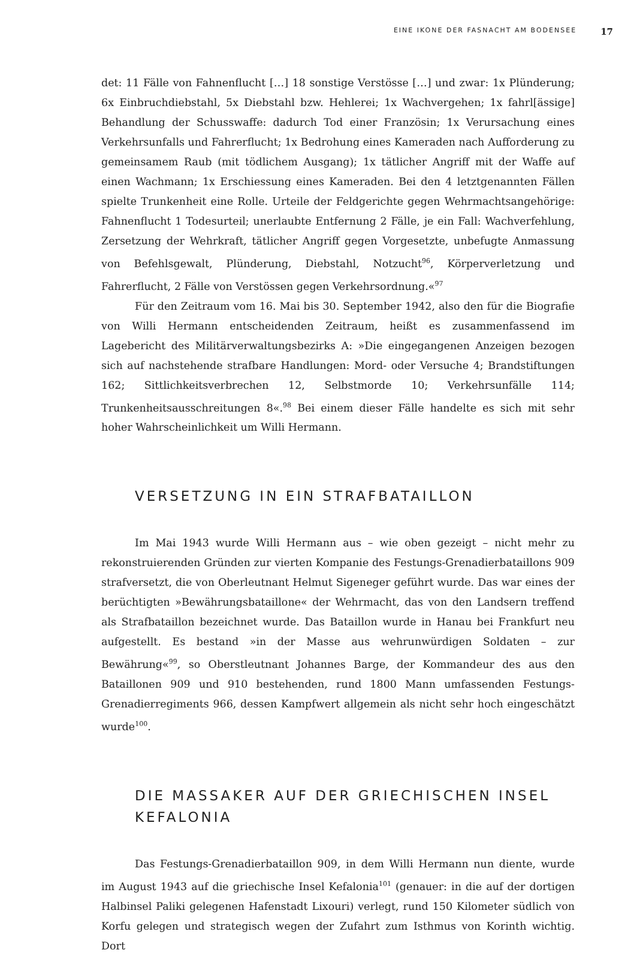EINE IKONE DER FASNACHT AM BODENSEE 17
det: 11 Fälle von Fahnenflucht […] 18 sonstige Verstösse […] und zwar: 1x Plünderung; 6x Einbruchdiebstahl, 5x Diebstahl bzw. Hehlerei; 1x Wachvergehen; 1x fahrl[ässige] Behandlung der Schusswaffe: dadurch Tod einer Französin; 1x Verursachung eines Verkehrsunfalls und Fahrerflucht; 1x Bedrohung eines Kameraden nach Aufforderung zu gemeinsamem Raub (mit tödlichem Ausgang); 1x tätlicher Angriff mit der Waffe auf einen Wachmann; 1x Erschiessung eines Kameraden. Bei den 4 letztgenannten Fällen spielte Trunkenheit eine Rolle. Urteile der Feldgerichte gegen Wehrmachtsangehörige: Fahnenflucht 1 Todesurteil; unerlaubte Entfernung 2 Fälle, je ein Fall: Wachverfehlung, Zersetzung der Wehrkraft, tätlicher Angriff gegen Vorgesetzte, unbefugte Anmassung von Befehlsgewalt, Plünderung, Diebstahl, Notzucht<sup>96</sup>, Körperverletzung und Fahrerflucht, 2 Fälle von Verstössen gegen Verkehrsordnung.«<sup>97</sup>
Für den Zeitraum vom 16. Mai bis 30. September 1942, also den für die Biografie von Willi Hermann entscheidenden Zeitraum, heißt es zusammenfassend im Lagebericht des Militärverwaltungsbezirks A: »Die eingegangenen Anzeigen bezogen sich auf nachstehende strafbare Handlungen: Mord- oder Versuche 4; Brandstiftungen 162; Sittlichkeitsverbrechen 12, Selbstmorde 10; Verkehrsunfälle 114; Trunkenheitsausschreitungen 8«.<sup>98</sup> Bei einem dieser Fälle handelte es sich mit sehr hoher Wahrscheinlichkeit um Willi Hermann.
VERSETZUNG IN EIN STRAFBATAILLON
Im Mai 1943 wurde Willi Hermann aus – wie oben gezeigt – nicht mehr zu rekonstruierenden Gründen zur vierten Kompanie des Festungs-Grenadierbataillons 909 strafversetzt, die von Oberleutnant Helmut Sigeneger geführt wurde. Das war eines der berüchtigten »Bewährungsbataillone« der Wehrmacht, das von den Landsern treffend als Strafbataillon bezeichnet wurde. Das Bataillon wurde in Hanau bei Frankfurt neu aufgestellt. Es bestand »in der Masse aus wehrunwürdigen Soldaten – zur Bewährung«<sup>99</sup>, so Oberstleutnant Johannes Barge, der Kommandeur des aus den Bataillonen 909 und 910 bestehenden, rund 1800 Mann umfassenden Festungs-Grenadierregiments 966, dessen Kampfwert allgemein als nicht sehr hoch eingeschätzt wurde<sup>100</sup>.
DIE MASSAKER AUF DER GRIECHISCHEN INSEL
KEFALONIA
Das Festungs-Grenadierbataillon 909, in dem Willi Hermann nun diente, wurde im August 1943 auf die griechische Insel Kefalonia<sup>101</sup> (genauer: in die auf der dortigen Halbinsel Paliki gelegenen Hafenstadt Lixouri) verlegt, rund 150 Kilometer südlich von Korfu gelegen und strategisch wegen der Zufahrt zum Isthmus von Korinth wichtig. Dort